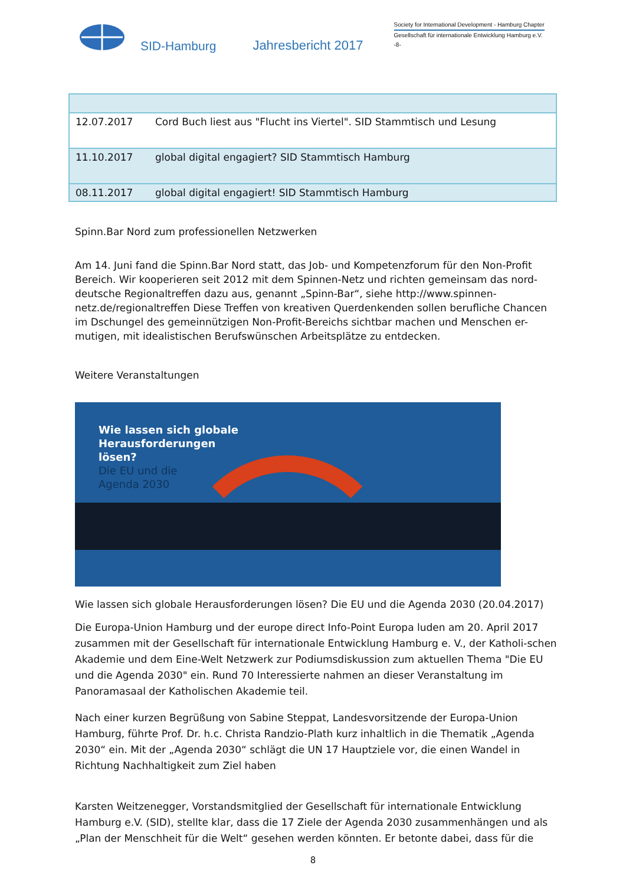SID-Hamburg
Jahresbericht 2017
Society for International Development - Hamburg Chapter
Gesellschaft für internationale Entwicklung Hamburg e.V.
-8-
| 12.07.2017 | Cord Buch liest aus "Flucht ins Viertel". SID Stammtisch und Lesung |
| 11.10.2017 | global digital engagiert? SID Stammtisch Hamburg |
| 08.11.2017 | global digital engagiert! SID Stammtisch Hamburg |
Spinn.Bar Nord zum professionellen Netzwerken
Am 14. Juni fand die Spinn.Bar Nord statt, das Job- und Kompetenzforum für den Non-Profit Bereich. Wir kooperieren seit 2012 mit dem Spinnen-Netz und richten gemeinsam das nord-deutsche Regionaltreffen dazu aus, genannt „Spinn-Bar“, siehe http://www.spinnen-netz.de/regionaltreffen Diese Treffen von kreativen Querdenkenden sollen berufliche Chancen im Dschungel des gemeinnützigen Non-Profit-Bereichs sichtbar machen und Menschen er-mutigen, mit idealistischen Berufswünschen Arbeitsplätze zu entdecken.
Weitere Veranstaltungen
Wie lassen sich globale
Herausforderungen
lösen?
Die EU und die
Agenda 2030
Wie lassen sich globale Herausforderungen lösen? Die EU und die Agenda 2030 (20.04.2017)
Die Europa-Union Hamburg und der europe direct Info-Point Europa luden am 20. April 2017 zusammen mit der Gesellschaft für internationale Entwicklung Hamburg e. V., der Katholi-schen Akademie und dem Eine-Welt Netzwerk zur Podiumsdiskussion zum aktuellen Thema "Die EU und die Agenda 2030" ein. Rund 70 Interessierte nahmen an dieser Veranstaltung im Panoramasaal der Katholischen Akademie teil.
Nach einer kurzen Begrüßung von Sabine Steppat, Landesvorsitzende der Europa-Union Hamburg, führte Prof. Dr. h.c. Christa Randzio-Plath kurz inhaltlich in die Thematik „Agenda 2030“ ein. Mit der „Agenda 2030“ schlägt die UN 17 Hauptziele vor, die einen Wandel in Richtung Nachhaltigkeit zum Ziel haben
Karsten Weitzenegger, Vorstandsmitglied der Gesellschaft für internationale Entwicklung Hamburg e.V. (SID), stellte klar, dass die 17 Ziele der Agenda 2030 zusammenhängen und als „Plan der Menschheit für die Welt“ gesehen werden könnten. Er betonte dabei, dass für die
8